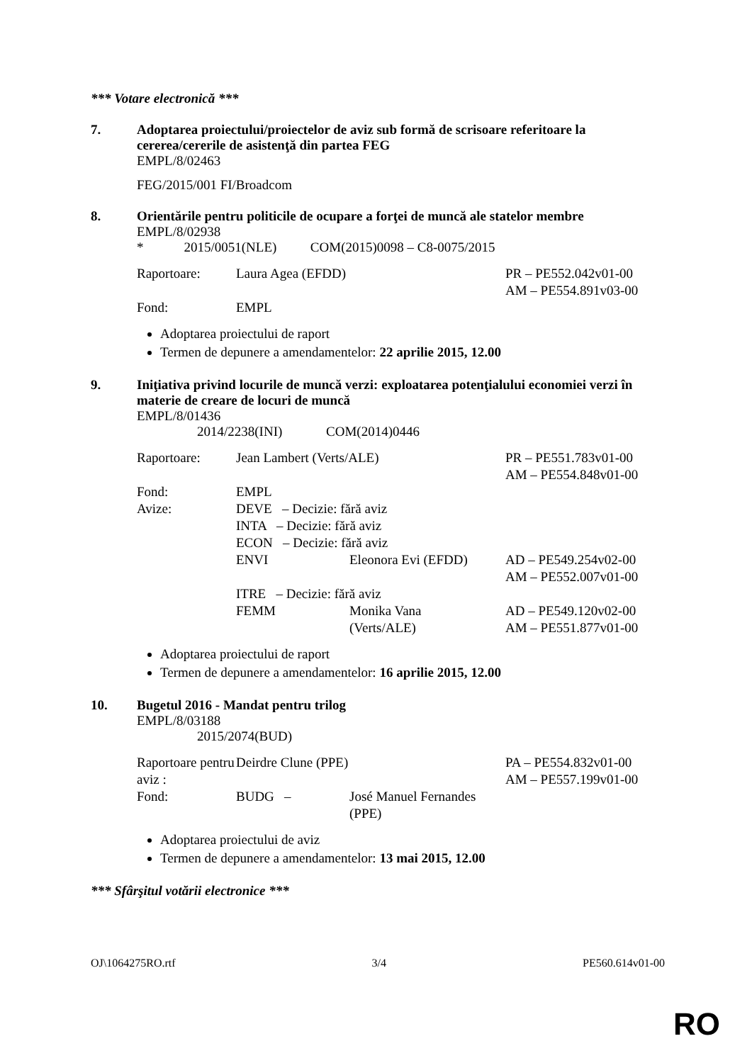*** Votare electronică ***
7. Adoptarea proiectului/proiectelor de aviz sub formă de scrisoare referitoare la cererea/cererile de asistenţă din partea FEG
EMPL/8/02463
FEG/2015/001 FI/Broadcom
8. Orientările pentru politicile de ocupare a forţei de muncă ale statelor membre
EMPL/8/02938
* 2015/0051(NLE) COM(2015)0098 – C8-0075/2015
| Raportoare: | Laura Agea (EFDD) | PR – PE552.042v01-00 AM – PE554.891v03-00 |
| Fond: | EMPL | |
Adoptarea proiectului de raport
Termen de depunere a amendamentelor: 22 aprilie 2015, 12.00
9. Iniţiativa privind locurile de muncă verzi: exploatarea potenţialului economiei verzi în materie de creare de locuri de muncă
EMPL/8/01436
2014/2238(INI) COM(2014)0446
| Raportoare: | Jean Lambert (Verts/ALE) | | PR – PE551.783v01-00 AM – PE554.848v01-00 |
| Fond: | EMPL | | |
| Avize: | DEVE – Decizie: fără aviz | | |
| | INTA – Decizie: fără aviz | | |
| | ECON – Decizie: fără aviz | | |
| | ENVI | Eleonora Evi (EFDD) | AD – PE549.254v02-00 AM – PE552.007v01-00 |
| | ITRE – Decizie: fără aviz | | |
| | FEMM | Monika Vana (Verts/ALE) | AD – PE549.120v02-00 AM – PE551.877v01-00 |
Adoptarea proiectului de raport
Termen de depunere a amendamentelor: 16 aprilie 2015, 12.00
10. Bugetul 2016 - Mandat pentru trilog
EMPL/8/03188
2015/2074(BUD)
| Raportoare pentru aviz : | Deirdre Clune (PPE) | | PA – PE554.832v01-00 AM – PE557.199v01-00 |
| Fond: | BUDG – | José Manuel Fernandes (PPE) | |
Adoptarea proiectului de aviz
Termen de depunere a amendamentelor: 13 mai 2015, 12.00
*** Sfârşitul votării electronice ***
OJ\1064275RO.rtf 3/4 PE560.614v01-00
RO